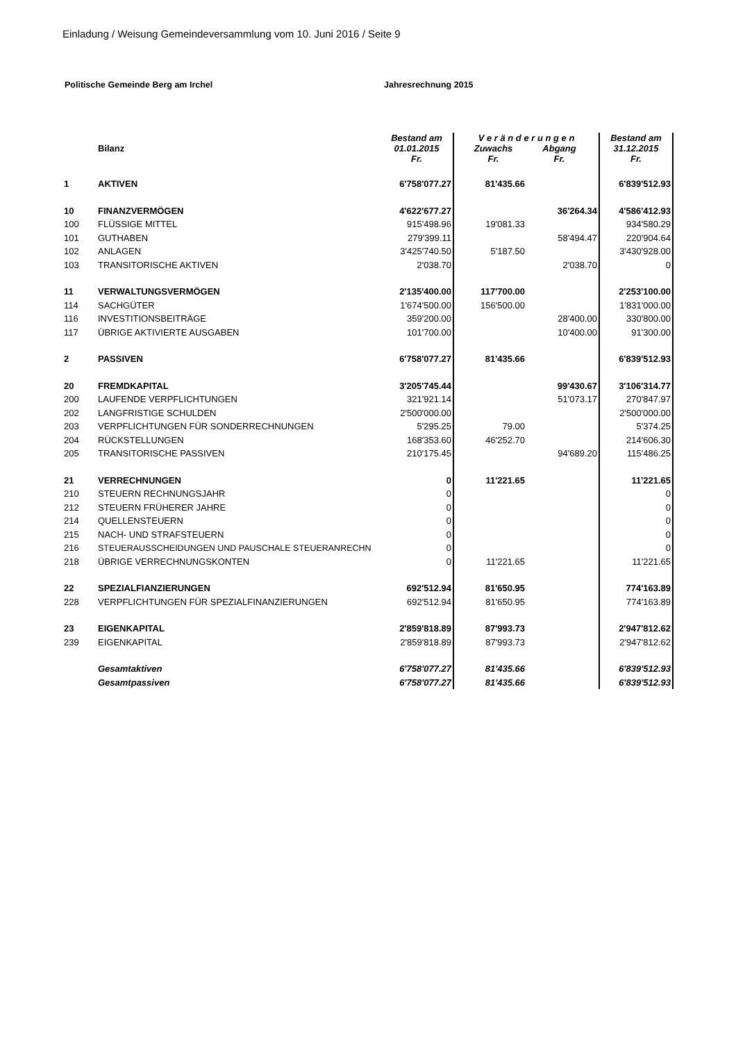Einladung / Weisung Gemeindeversammlung vom 10. Juni 2016 / Seite 9
Politische Gemeinde Berg am Irchel Jahresrechnung 2015
| | Bilanz | Bestand am 01.01.2015 Fr. | V e r ä n d e r u n g e n Zuwachs Abgang Fr. Fr. | | Bestand am 31.12.2015 Fr. |
| 1 | AKTIVEN | 6'758'077.27 | 81'435.66 | | 6'839'512.93 |
| 10 | FINANZVERMÖGEN | 4'622'677.27 | | 36'264.34 | 4'586'412.93 |
| 100 | FLÜSSIGE MITTEL | 915'498.96 | 19'081.33 | | 934'580.29 |
| 101 | GUTHABEN | 279'399.11 | | 58'494.47 | 220'904.64 |
| 102 | ANLAGEN | 3'425'740.50 | 5'187.50 | | 3'430'928.00 |
| 103 | TRANSITORISCHE AKTIVEN | 2'038.70 | | 2'038.70 | 0 |
| 11 | VERWALTUNGSVERMÖGEN | 2'135'400.00 | 117'700.00 | | 2'253'100.00 |
| 114 | SACHGÜTER | 1'674'500.00 | 156'500.00 | | 1'831'000.00 |
| 116 | INVESTITIONSBEITRÄGE | 359'200.00 | | 28'400.00 | 330'800.00 |
| 117 | ÜBRIGE AKTIVIERTE AUSGABEN | 101'700.00 | | 10'400.00 | 91'300.00 |
| 2 | PASSIVEN | 6'758'077.27 | 81'435.66 | | 6'839'512.93 |
| 20 | FREMDKAPITAL | 3'205'745.44 | | 99'430.67 | 3'106'314.77 |
| 200 | LAUFENDE VERPFLICHTUNGEN | 321'921.14 | | 51'073.17 | 270'847.97 |
| 202 | LANGFRISTIGE SCHULDEN | 2'500'000.00 | | | 2'500'000.00 |
| 203 | VERPFLICHTUNGEN FÜR SONDERRECHNUNGEN | 5'295.25 | 79.00 | | 5'374.25 |
| 204 | RÜCKSTELLUNGEN | 168'353.60 | 46'252.70 | | 214'606.30 |
| 205 | TRANSITORISCHE PASSIVEN | 210'175.45 | | 94'689.20 | 115'486.25 |
| 21 | VERRECHNUNGEN | 0 | 11'221.65 | | 11'221.65 |
| 210 | STEUERN RECHNUNGSJAHR | 0 | | | 0 |
| 212 | STEUERN FRÜHERER JAHRE | 0 | | | 0 |
| 214 | QUELLENSTEUERN | 0 | | | 0 |
| 215 | NACH- UND STRAFSTEUERN | 0 | | | 0 |
| 216 | STEUERAUSSCHEIDUNGEN UND PAUSCHALE STEUERANRECHN | 0 | | | 0 |
| 218 | ÜBRIGE VERRECHNUNGSKONTEN | 0 | 11'221.65 | | 11'221.65 |
| 22 | SPEZIALFIANZIERUNGEN | 692'512.94 | 81'650.95 | | 774'163.89 |
| 228 | VERPFLICHTUNGEN FÜR SPEZIALFINANZIERUNGEN | 692'512.94 | 81'650.95 | | 774'163.89 |
| 23 | EIGENKAPITAL | 2'859'818.89 | 87'993.73 | | 2'947'812.62 |
| 239 | EIGENKAPITAL | 2'859'818.89 | 87'993.73 | | 2'947'812.62 |
| | Gesamtaktiven | 6'758'077.27 | 81'435.66 | | 6'839'512.93 |
| | Gesamtpassiven | 6'758'077.27 | 81'435.66 | | 6'839'512.93 |